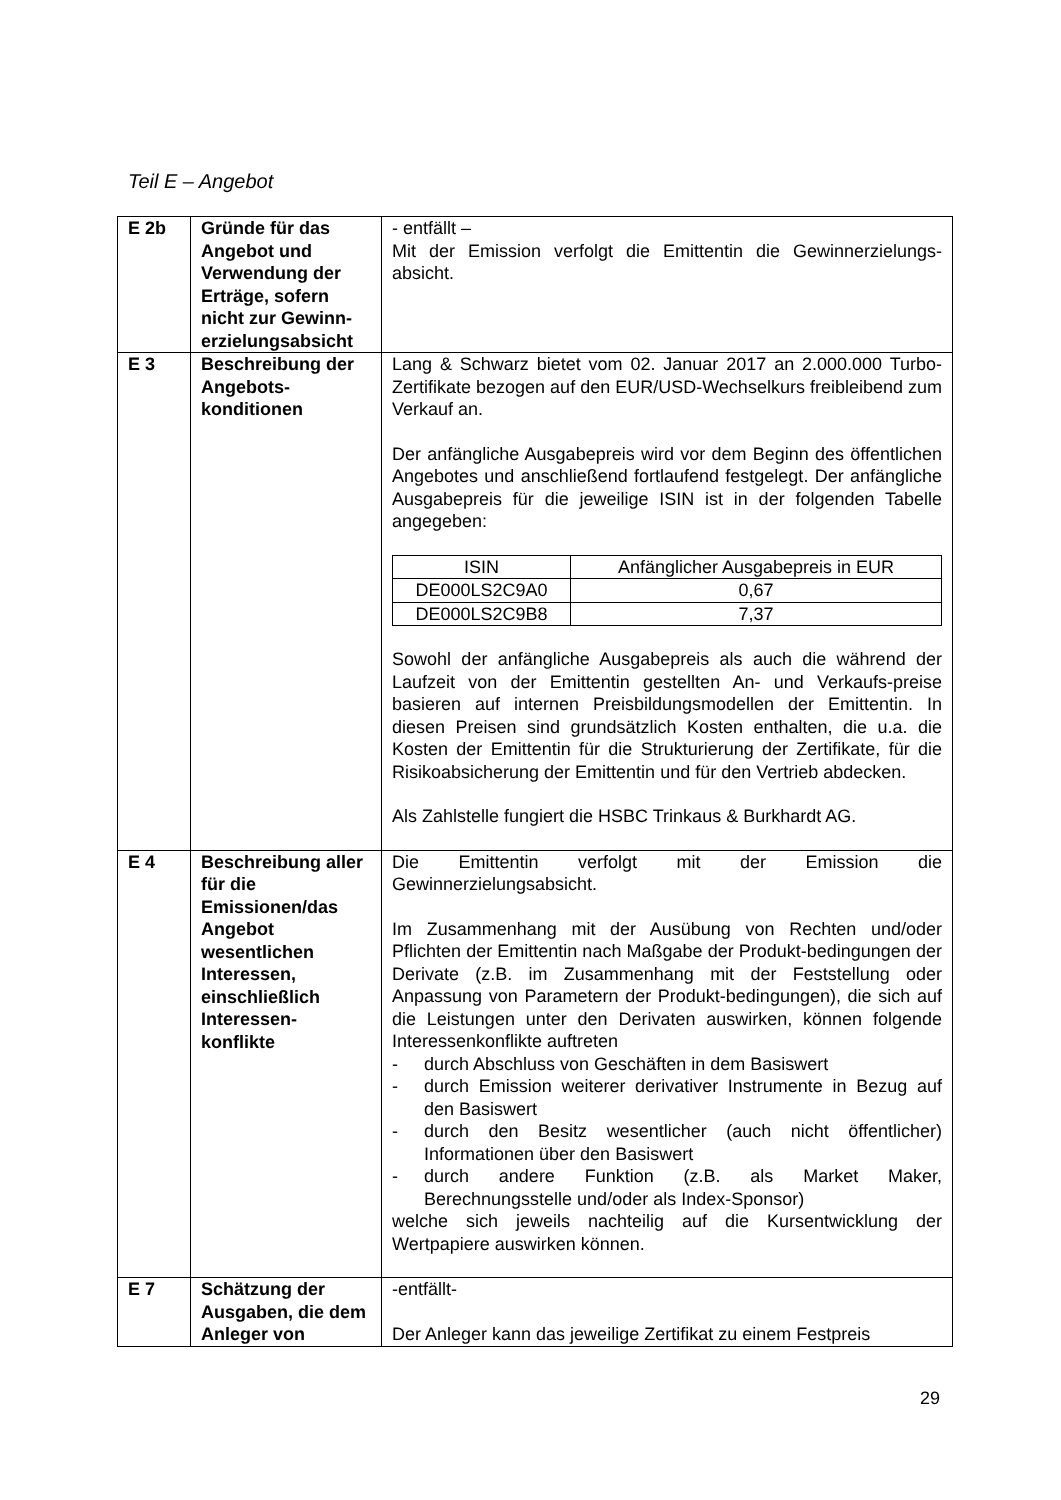Teil E – Angebot
| E 2b | Gründe für das Angebot und Verwendung der Erträge, sofern nicht zur Gewinn-erzielungsabsicht | - entfällt – Mit der Emission verfolgt die Emittentin die Gewinnerzielungs-absicht. |
| E 3 | Beschreibung der Angebots-konditionen | Lang & Schwarz bietet vom 02. Januar 2017 an 2.000.000 Turbo-Zertifikate bezogen auf den EUR/USD-Wechselkurs freibleibend zum Verkauf an. Der anfängliche Ausgabepreis wird vor dem Beginn des öffentlichen Angebotes und anschließend fortlaufend festgelegt. Der anfängliche Ausgabepreis für die jeweilige ISIN ist in der folgenden Tabelle angegeben: / ISIN / Anfänglicher Ausgabepreis in EUR / / --- / --- / / DE000LS2C9A0 / 0,67 / / DE000LS2C9B8 / 7,37 / Sowohl der anfängliche Ausgabepreis als auch die während der Laufzeit von der Emittentin gestellten An- und Verkaufs-preise basieren auf internen Preisbildungsmodellen der Emittentin. In diesen Preisen sind grundsätzlich Kosten enthalten, die u.a. die Kosten der Emittentin für die Strukturierung der Zertifikate, für die Risikoabsicherung der Emittentin und für den Vertrieb abdecken. Als Zahlstelle fungiert die HSBC Trinkaus & Burkhardt AG. |
| E 4 | Beschreibung aller für die Emissionen/das Angebot wesentlichen Interessen, einschließlich Interessen-konflikte | Die Emittentin verfolgt mit der Emission die Gewinnerzielungsabsicht. Im Zusammenhang mit der Ausübung von Rechten und/oder Pflichten der Emittentin nach Maßgabe der Produkt-bedingungen der Derivate (z.B. im Zusammenhang mit der Feststellung oder Anpassung von Parametern der Produkt-bedingungen), die sich auf die Leistungen unter den Derivaten auswirken, können folgende Interessenkonflikte auftreten - durch Abschluss von Geschäften in dem Basiswert - durch Emission weiterer derivativer Instrumente in Bezug auf den Basiswert - durch den Besitz wesentlicher (auch nicht öffentlicher) Informationen über den Basiswert - durch andere Funktion (z.B. als Market Maker, Berechnungsstelle und/oder als Index-Sponsor) welche sich jeweils nachteilig auf die Kursentwicklung der Wertpapiere auswirken können. |
| E 7 | Schätzung der Ausgaben, die dem Anleger von | -entfällt- Der Anleger kann das jeweilige Zertifikat zu einem Festpreis |
29